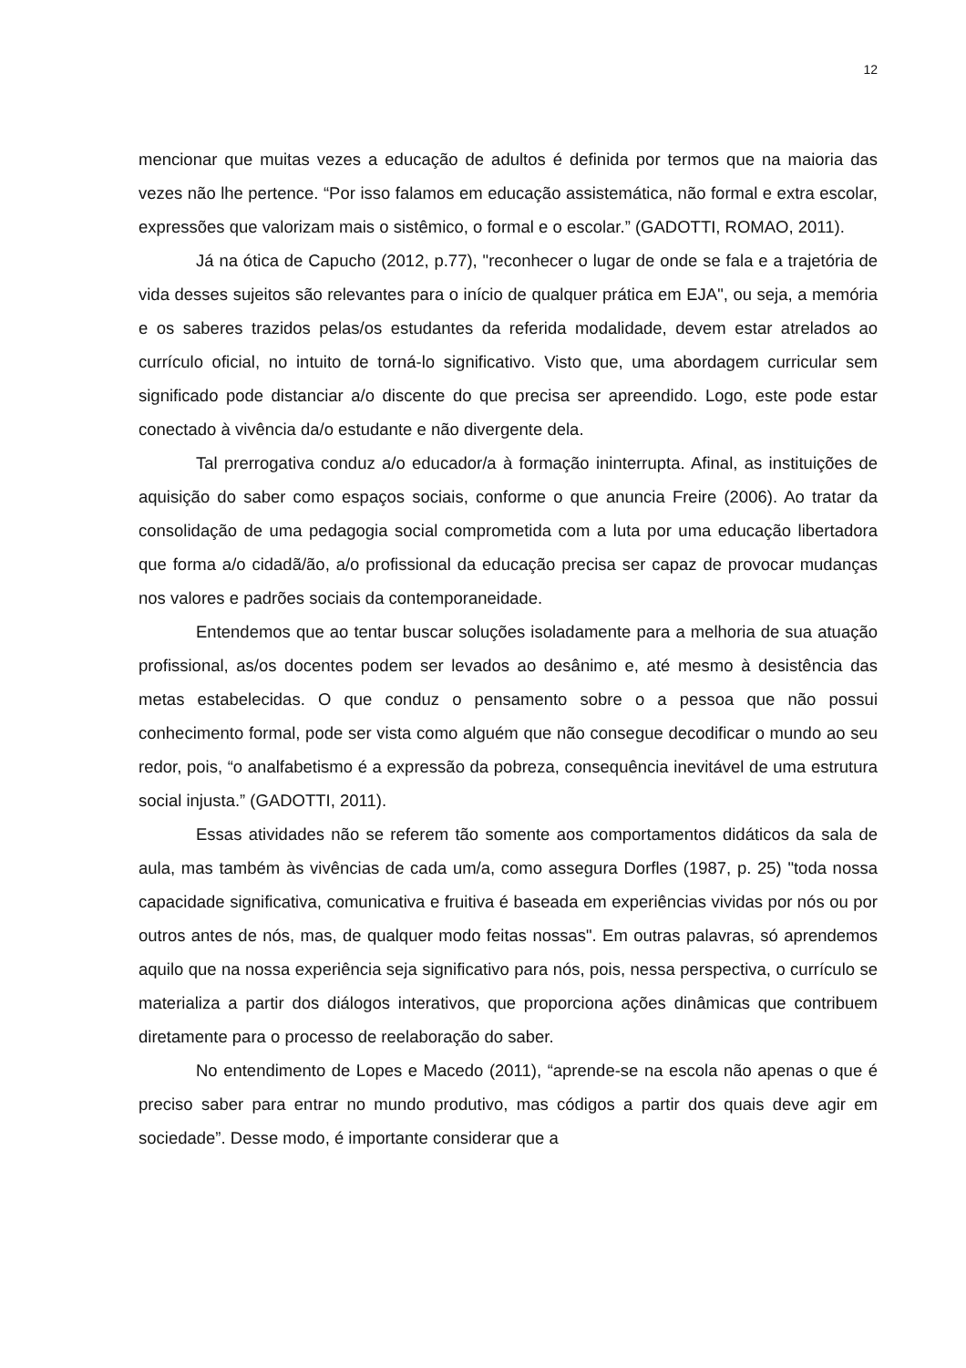12
mencionar que muitas vezes a educação de adultos é definida por termos que na maioria das vezes não lhe pertence. “Por isso falamos em educação assistemática, não formal e extra escolar, expressões que valorizam mais o sistêmico, o formal e o escolar.” (GADOTTI, ROMAO, 2011).
Já na ótica de Capucho (2012, p.77), "reconhecer o lugar de onde se fala e a trajetória de vida desses sujeitos são relevantes para o início de qualquer prática em EJA", ou seja, a memória e os saberes trazidos pelas/os estudantes da referida modalidade, devem estar atrelados ao currículo oficial, no intuito de torná-lo significativo. Visto que, uma abordagem curricular sem significado pode distanciar a/o discente do que precisa ser apreendido. Logo, este pode estar conectado à vivência da/o estudante e não divergente dela.
Tal prerrogativa conduz a/o educador/a à formação ininterrupta. Afinal, as instituições de aquisição do saber como espaços sociais, conforme o que anuncia Freire (2006). Ao tratar da consolidação de uma pedagogia social comprometida com a luta por uma educação libertadora que forma a/o cidadã/ão, a/o profissional da educação precisa ser capaz de provocar mudanças nos valores e padrões sociais da contemporaneidade.
Entendemos que ao tentar buscar soluções isoladamente para a melhoria de sua atuação profissional, as/os docentes podem ser levados ao desânimo e, até mesmo à desistência das metas estabelecidas. O que conduz o pensamento sobre o a pessoa que não possui conhecimento formal, pode ser vista como alguém que não consegue decodificar o mundo ao seu redor, pois, “o analfabetismo é a expressão da pobreza, consequência inevitável de uma estrutura social injusta.” (GADOTTI, 2011).
Essas atividades não se referem tão somente aos comportamentos didáticos da sala de aula, mas também às vivências de cada um/a, como assegura Dorfles (1987, p. 25) "toda nossa capacidade significativa, comunicativa e fruitiva é baseada em experiências vividas por nós ou por outros antes de nós, mas, de qualquer modo feitas nossas". Em outras palavras, só aprendemos aquilo que na nossa experiência seja significativo para nós, pois, nessa perspectiva, o currículo se materializa a partir dos diálogos interativos, que proporciona ações dinâmicas que contribuem diretamente para o processo de reelaboração do saber.
No entendimento de Lopes e Macedo (2011), “aprende-se na escola não apenas o que é preciso saber para entrar no mundo produtivo, mas códigos a partir dos quais deve agir em sociedade”. Desse modo, é importante considerar que a